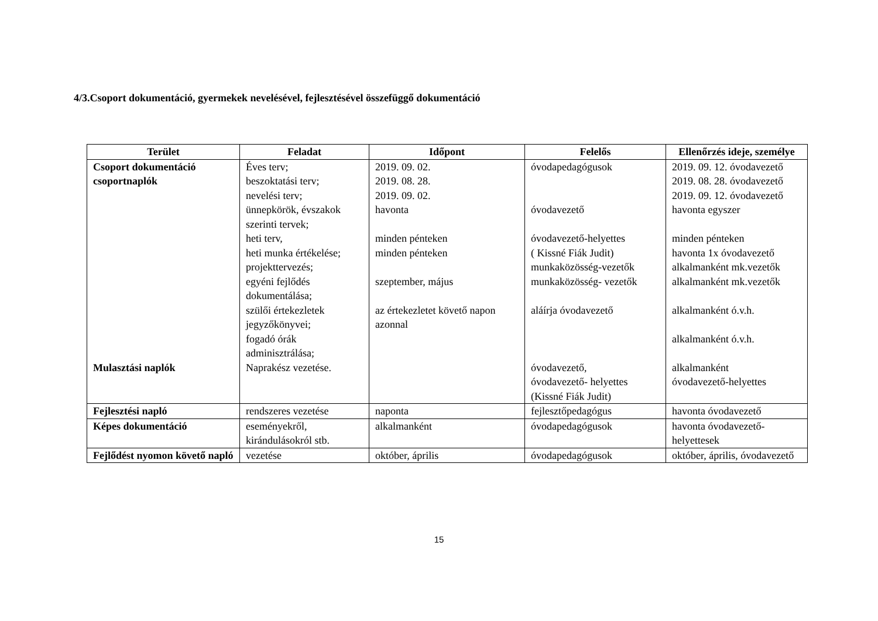4/3.Csoport dokumentáció, gyermekek nevelésével, fejlesztésével összefüggő dokumentáció
| Terület | Feladat | Időpont | Felelős | Ellenőrzés ideje, személye |
| --- | --- | --- | --- | --- |
| Csoport dokumentáció csoportnaplók Mulasztási naplók | Éves terv; beszoktatási terv; nevelési terv; ünnepkörök, évszakok szerinti tervek; heti terv, heti munka értékelése; projekttervezés; egyéni fejlődés dokumentálása; szülői értekezletek jegyzőkönyvei; fogadó órák adminisztrálása; Naprakész vezetése. | 2019. 09. 02. 2019. 08. 28. 2019. 09. 02. havonta minden pénteken minden pénteken szeptember, május az értekezletet követő napon azonnal | óvodapedagógusok óvodavezető óvodavezető-helyettes ( Kissné Fiák Judit) munkaközösség-vezetők munkaközösség- vezetők aláírja óvodavezető óvodavezető, óvodavezető- helyettes (Kissné Fiák Judit) | 2019. 09. 12. óvodavezető 2019. 08. 28. óvodavezető 2019. 09. 12. óvodavezető havonta egyszer minden pénteken havonta 1x óvodavezető alkalmanként mk.vezetők alkalmanként mk.vezetők alkalmanként ó.v.h. alkalmanként ó.v.h. alkalmanként óvodavezető-helyettes |
| Fejlesztési napló | rendszeres vezetése | naponta | fejlesztőpedagógus | havonta óvodavezető |
| Képes dokumentáció | eseményekről, kirándulásokról stb. | alkalmanként | óvodapedagógusok | havonta óvodavezető-helyettesek |
| Fejlődést nyomon követő napló | vezetése | október, április | óvodapedagógusok | október, április, óvodavezető |
15